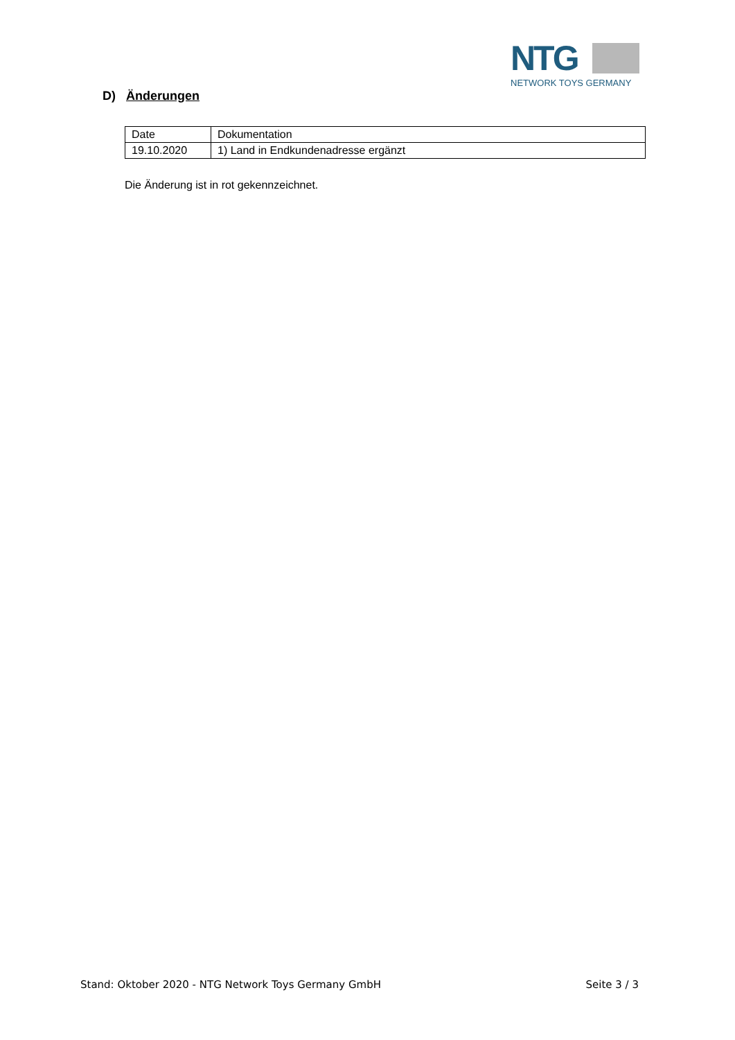NTG
NETWORK TOYS GERMANY
D) Änderungen
| Date | Dokumentation |
| --- | --- |
| 19.10.2020 | 1) Land in Endkundenadresse ergänzt |
Die Änderung ist in rot gekennzeichnet.
Stand: Oktober 2020 - NTG Network Toys Germany GmbH Seite 3 / 3